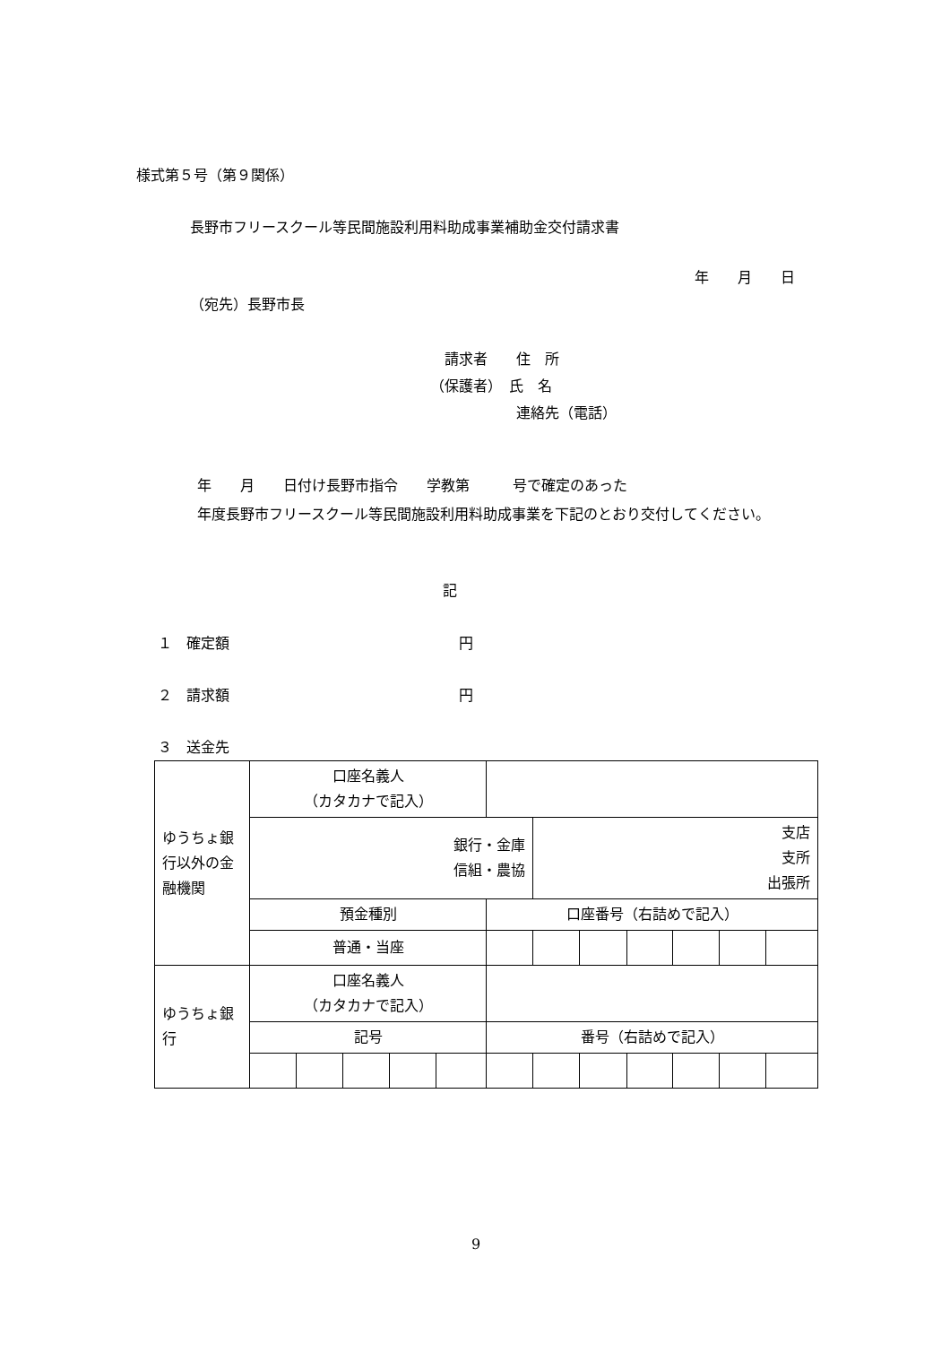様式第５号（第９関係）
長野市フリースクール等民間施設利用料助成事業補助金交付請求書
年　　月　　日
（宛先）長野市長
　請求者　　住　所
（保護者）　氏　名
　　　　　　連絡先（電話）
　　　年　　月　　日付け長野市指令　　学教第　　　号で確定のあった
　　　年度長野市フリースクール等民間施設利用料助成事業を下記のとおり交付してください。
記
１　確定額　　　　　　　　　　　　　　　　円
２　請求額　　　　　　　　　　　　　　　　円
３　送金先
| ゆうちょ銀行以外の金融機関 | 口座名義人 （カタカナで記入） | | | | | | | | | | | |
| | 銀行・金庫 信組・農協 | | | | | | 支店 支所 出張所 | | | | | |
| | 預金種別 | | | | | 口座番号（右詰めで記入） | | | | | | |
| | 普通・当座 | | | | | | | | | | | |
| ゆうちょ銀行 | 口座名義人 （カタカナで記入） | | | | | | | | | | | |
| | 記号 | | | | | 番号（右詰めで記入） | | | | | | |
9